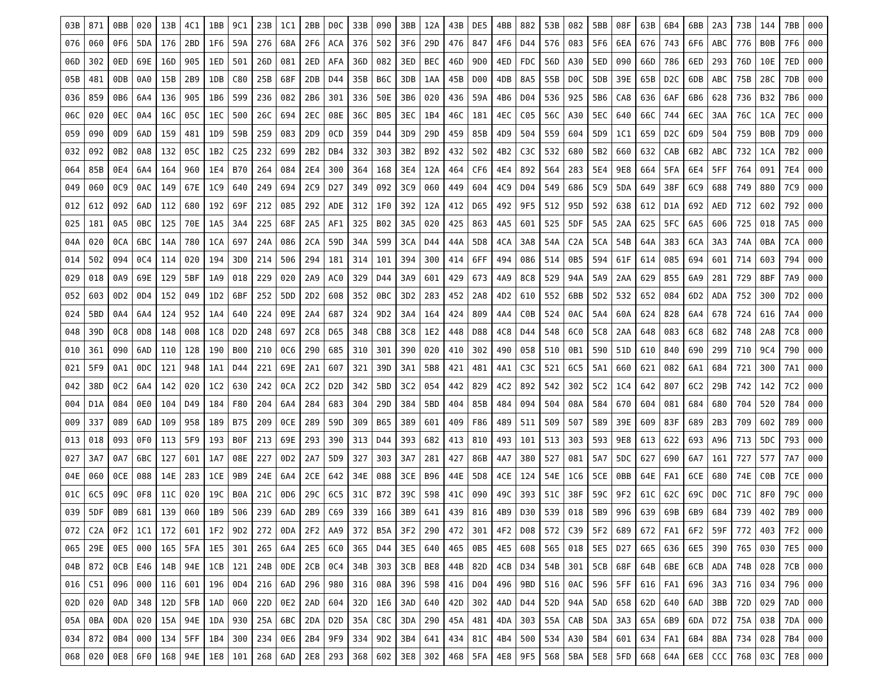| 03B | 871 | 0BB | 020 | 13B | 4C1 | 1BB | 9C1 | 23B | 1C1 | 2BB | D0C | 33B | 090 | 3BB | 12A | 43B | DE5 | 4BB | 882 | 53B | 082 | 5BB | 08F | 63B | 6B4 | 6BB | 2A3 | 73B | 144 | 7BB | 000 |
| 076 | 060 | 0F6 | 5DA | 176 | 2BD | 1F6 | 59A | 276 | 68A | 2F6 | ACA | 376 | 502 | 3F6 | 29D | 476 | 847 | 4F6 | D44 | 576 | 083 | 5F6 | 6EA | 676 | 743 | 6F6 | ABC | 776 | B0B | 7F6 | 000 |
| 06D | 302 | 0ED | 69E | 16D | 905 | 1ED | 501 | 26D | 081 | 2ED | AFA | 36D | 082 | 3ED | BEC | 46D | 9D0 | 4ED | FDC | 56D | A30 | 5ED | 090 | 66D | 786 | 6ED | 293 | 76D | 10E | 7ED | 000 |
| 05B | 481 | 0DB | 0A0 | 15B | 2B9 | 1DB | C80 | 25B | 68F | 2DB | D44 | 35B | B6C | 3DB | 1AA | 45B | D00 | 4DB | 8A5 | 55B | D0C | 5DB | 39E | 65B | D2C | 6DB | ABC | 75B | 28C | 7DB | 000 |
| 036 | 859 | 0B6 | 6A4 | 136 | 905 | 1B6 | 599 | 236 | 082 | 2B6 | 301 | 336 | 50E | 3B6 | 020 | 436 | 59A | 4B6 | D04 | 536 | 925 | 5B6 | CA8 | 636 | 6AF | 6B6 | 628 | 736 | B32 | 7B6 | 000 |
| 06C | 020 | 0EC | 0A4 | 16C | 05C | 1EC | 500 | 26C | 694 | 2EC | 08E | 36C | B05 | 3EC | 1B4 | 46C | 181 | 4EC | C05 | 56C | A30 | 5EC | 640 | 66C | 744 | 6EC | 3AA | 76C | 1CA | 7EC | 000 |
| 059 | 090 | 0D9 | 6AD | 159 | 481 | 1D9 | 59B | 259 | 083 | 2D9 | 0CD | 359 | D44 | 3D9 | 29D | 459 | 85B | 4D9 | 504 | 559 | 604 | 5D9 | 1C1 | 659 | D2C | 6D9 | 504 | 759 | B0B | 7D9 | 000 |
| 032 | 092 | 0B2 | 0A8 | 132 | 05C | 1B2 | C25 | 232 | 699 | 2B2 | DB4 | 332 | 303 | 3B2 | B92 | 432 | 502 | 4B2 | C3C | 532 | 680 | 5B2 | 660 | 632 | CAB | 6B2 | ABC | 732 | 1CA | 7B2 | 000 |
| 064 | 85B | 0E4 | 6A4 | 164 | 960 | 1E4 | B70 | 264 | 084 | 2E4 | 300 | 364 | 168 | 3E4 | 12A | 464 | CF6 | 4E4 | 892 | 564 | 283 | 5E4 | 9E8 | 664 | 5FA | 6E4 | 5FF | 764 | 091 | 7E4 | 000 |
| 049 | 060 | 0C9 | 0AC | 149 | 67E | 1C9 | 640 | 249 | 694 | 2C9 | D27 | 349 | 092 | 3C9 | 060 | 449 | 604 | 4C9 | D04 | 549 | 686 | 5C9 | 5DA | 649 | 38F | 6C9 | 688 | 749 | 880 | 7C9 | 000 |
| 012 | 612 | 092 | 6AD | 112 | 680 | 192 | 69F | 212 | 085 | 292 | ADE | 312 | 1F0 | 392 | 12A | 412 | D65 | 492 | 9F5 | 512 | 95D | 592 | 638 | 612 | D1A | 692 | AED | 712 | 602 | 792 | 000 |
| 025 | 181 | 0A5 | 0BC | 125 | 70E | 1A5 | 3A4 | 225 | 68F | 2A5 | AF1 | 325 | B02 | 3A5 | 020 | 425 | 863 | 4A5 | 601 | 525 | 5DF | 5A5 | 2AA | 625 | 5FC | 6A5 | 606 | 725 | 018 | 7A5 | 000 |
| 04A | 020 | 0CA | 6BC | 14A | 780 | 1CA | 697 | 24A | 086 | 2CA | 59D | 34A | 599 | 3CA | D44 | 44A | 5D8 | 4CA | 3A8 | 54A | C2A | 5CA | 54B | 64A | 383 | 6CA | 3A3 | 74A | 0BA | 7CA | 000 |
| 014 | 502 | 094 | 0C4 | 114 | 020 | 194 | 3D0 | 214 | 506 | 294 | 181 | 314 | 101 | 394 | 300 | 414 | 6FF | 494 | 086 | 514 | 0B5 | 594 | 61F | 614 | 085 | 694 | 601 | 714 | 603 | 794 | 000 |
| 029 | 018 | 0A9 | 69E | 129 | 5BF | 1A9 | 018 | 229 | 020 | 2A9 | AC0 | 329 | D44 | 3A9 | 601 | 429 | 673 | 4A9 | 8C8 | 529 | 94A | 5A9 | 2AA | 629 | 855 | 6A9 | 281 | 729 | 8BF | 7A9 | 000 |
| 052 | 603 | 0D2 | 0D4 | 152 | 049 | 1D2 | 6BF | 252 | 5DD | 2D2 | 608 | 352 | 0BC | 3D2 | 283 | 452 | 2A8 | 4D2 | 610 | 552 | 6BB | 5D2 | 532 | 652 | 084 | 6D2 | ADA | 752 | 300 | 7D2 | 000 |
| 024 | 5BD | 0A4 | 6A4 | 124 | 952 | 1A4 | 640 | 224 | 09E | 2A4 | 687 | 324 | 9D2 | 3A4 | 164 | 424 | 809 | 4A4 | C0B | 524 | 0AC | 5A4 | 60A | 624 | 828 | 6A4 | 678 | 724 | 616 | 7A4 | 000 |
| 048 | 39D | 0C8 | 0D8 | 148 | 008 | 1C8 | D2D | 248 | 697 | 2C8 | D65 | 348 | CB8 | 3C8 | 1E2 | 448 | D88 | 4C8 | D44 | 548 | 6C0 | 5C8 | 2AA | 648 | 083 | 6C8 | 682 | 748 | 2A8 | 7C8 | 000 |
| 010 | 361 | 090 | 6AD | 110 | 128 | 190 | B00 | 210 | 0C6 | 290 | 685 | 310 | 301 | 390 | 020 | 410 | 302 | 490 | 058 | 510 | 0B1 | 590 | 51D | 610 | 840 | 690 | 299 | 710 | 9C4 | 790 | 000 |
| 021 | 5F9 | 0A1 | 0DC | 121 | 948 | 1A1 | D44 | 221 | 69E | 2A1 | 607 | 321 | 39D | 3A1 | 5B8 | 421 | 481 | 4A1 | C3C | 521 | 6C5 | 5A1 | 660 | 621 | 082 | 6A1 | 684 | 721 | 300 | 7A1 | 000 |
| 042 | 38D | 0C2 | 6A4 | 142 | 020 | 1C2 | 630 | 242 | 0CA | 2C2 | D2D | 342 | 5BD | 3C2 | 054 | 442 | 829 | 4C2 | 892 | 542 | 302 | 5C2 | 1C4 | 642 | 807 | 6C2 | 29B | 742 | 142 | 7C2 | 000 |
| 004 | D1A | 084 | 0E0 | 104 | D49 | 184 | F80 | 204 | 6A4 | 284 | 683 | 304 | 29D | 384 | 5BD | 404 | 85B | 484 | 094 | 504 | 08A | 584 | 670 | 604 | 081 | 684 | 680 | 704 | 520 | 784 | 000 |
| 009 | 337 | 089 | 6AD | 109 | 958 | 189 | B75 | 209 | 0CE | 289 | 59D | 309 | B65 | 389 | 601 | 409 | F86 | 489 | 511 | 509 | 507 | 589 | 39E | 609 | 83F | 689 | 2B3 | 709 | 602 | 789 | 000 |
| 013 | 018 | 093 | 0F0 | 113 | 5F9 | 193 | B0F | 213 | 69E | 293 | 390 | 313 | D44 | 393 | 682 | 413 | 810 | 493 | 101 | 513 | 303 | 593 | 9E8 | 613 | 622 | 693 | A96 | 713 | 5DC | 793 | 000 |
| 027 | 3A7 | 0A7 | 6BC | 127 | 601 | 1A7 | 08E | 227 | 0D2 | 2A7 | 5D9 | 327 | 303 | 3A7 | 281 | 427 | 86B | 4A7 | 380 | 527 | 081 | 5A7 | 5DC | 627 | 690 | 6A7 | 161 | 727 | 577 | 7A7 | 000 |
| 04E | 060 | 0CE | 088 | 14E | 283 | 1CE | 9B9 | 24E | 6A4 | 2CE | 642 | 34E | 088 | 3CE | B96 | 44E | 5D8 | 4CE | 124 | 54E | 1C6 | 5CE | 0BB | 64E | FA1 | 6CE | 680 | 74E | C0B | 7CE | 000 |
| 01C | 6C5 | 09C | 0F8 | 11C | 020 | 19C | B0A | 21C | 0D6 | 29C | 6C5 | 31C | B72 | 39C | 598 | 41C | 090 | 49C | 393 | 51C | 38F | 59C | 9F2 | 61C | 62C | 69C | D0C | 71C | 8F0 | 79C | 000 |
| 039 | 5DF | 0B9 | 681 | 139 | 060 | 1B9 | 506 | 239 | 6AD | 2B9 | C69 | 339 | 166 | 3B9 | 641 | 439 | 816 | 4B9 | D30 | 539 | 018 | 5B9 | 996 | 639 | 69B | 6B9 | 684 | 739 | 402 | 7B9 | 000 |
| 072 | C2A | 0F2 | 1C1 | 172 | 601 | 1F2 | 9D2 | 272 | 0DA | 2F2 | AA9 | 372 | B5A | 3F2 | 290 | 472 | 301 | 4F2 | D08 | 572 | C39 | 5F2 | 689 | 672 | FA1 | 6F2 | 59F | 772 | 403 | 7F2 | 000 |
| 065 | 29E | 0E5 | 000 | 165 | 5FA | 1E5 | 301 | 265 | 6A4 | 2E5 | 6C0 | 365 | D44 | 3E5 | 640 | 465 | 0B5 | 4E5 | 608 | 565 | 018 | 5E5 | D27 | 665 | 636 | 6E5 | 390 | 765 | 030 | 7E5 | 000 |
| 04B | 872 | 0CB | E46 | 14B | 94E | 1CB | 121 | 24B | 0DE | 2CB | 0C4 | 34B | 303 | 3CB | BE8 | 44B | 82D | 4CB | D34 | 54B | 301 | 5CB | 68F | 64B | 6BE | 6CB | ADA | 74B | 028 | 7CB | 000 |
| 016 | C51 | 096 | 000 | 116 | 601 | 196 | 0D4 | 216 | 6AD | 296 | 980 | 316 | 08A | 396 | 598 | 416 | D04 | 496 | 9BD | 516 | 0AC | 596 | 5FF | 616 | FA1 | 696 | 3A3 | 716 | 034 | 796 | 000 |
| 02D | 020 | 0AD | 348 | 12D | 5FB | 1AD | 060 | 22D | 0E2 | 2AD | 604 | 32D | 1E6 | 3AD | 640 | 42D | 302 | 4AD | D44 | 52D | 94A | 5AD | 658 | 62D | 640 | 6AD | 3BB | 72D | 029 | 7AD | 000 |
| 05A | 0BA | 0DA | 020 | 15A | 94E | 1DA | 930 | 25A | 6BC | 2DA | D2D | 35A | C8C | 3DA | 290 | 45A | 481 | 4DA | 303 | 55A | CAB | 5DA | 3A3 | 65A | 6B9 | 6DA | D72 | 75A | 038 | 7DA | 000 |
| 034 | 872 | 0B4 | 000 | 134 | 5FF | 1B4 | 300 | 234 | 0E6 | 2B4 | 9F9 | 334 | 9D2 | 3B4 | 641 | 434 | 81C | 4B4 | 500 | 534 | A30 | 5B4 | 601 | 634 | FA1 | 6B4 | 8BA | 734 | 028 | 7B4 | 000 |
| 068 | 020 | 0E8 | 6F0 | 168 | 94E | 1E8 | 101 | 268 | 6AD | 2E8 | 293 | 368 | 602 | 3E8 | 302 | 468 | 5FA | 4E8 | 9F5 | 568 | 5BA | 5E8 | 5FD | 668 | 64A | 6E8 | CCC | 768 | 03C | 7E8 | 000 |